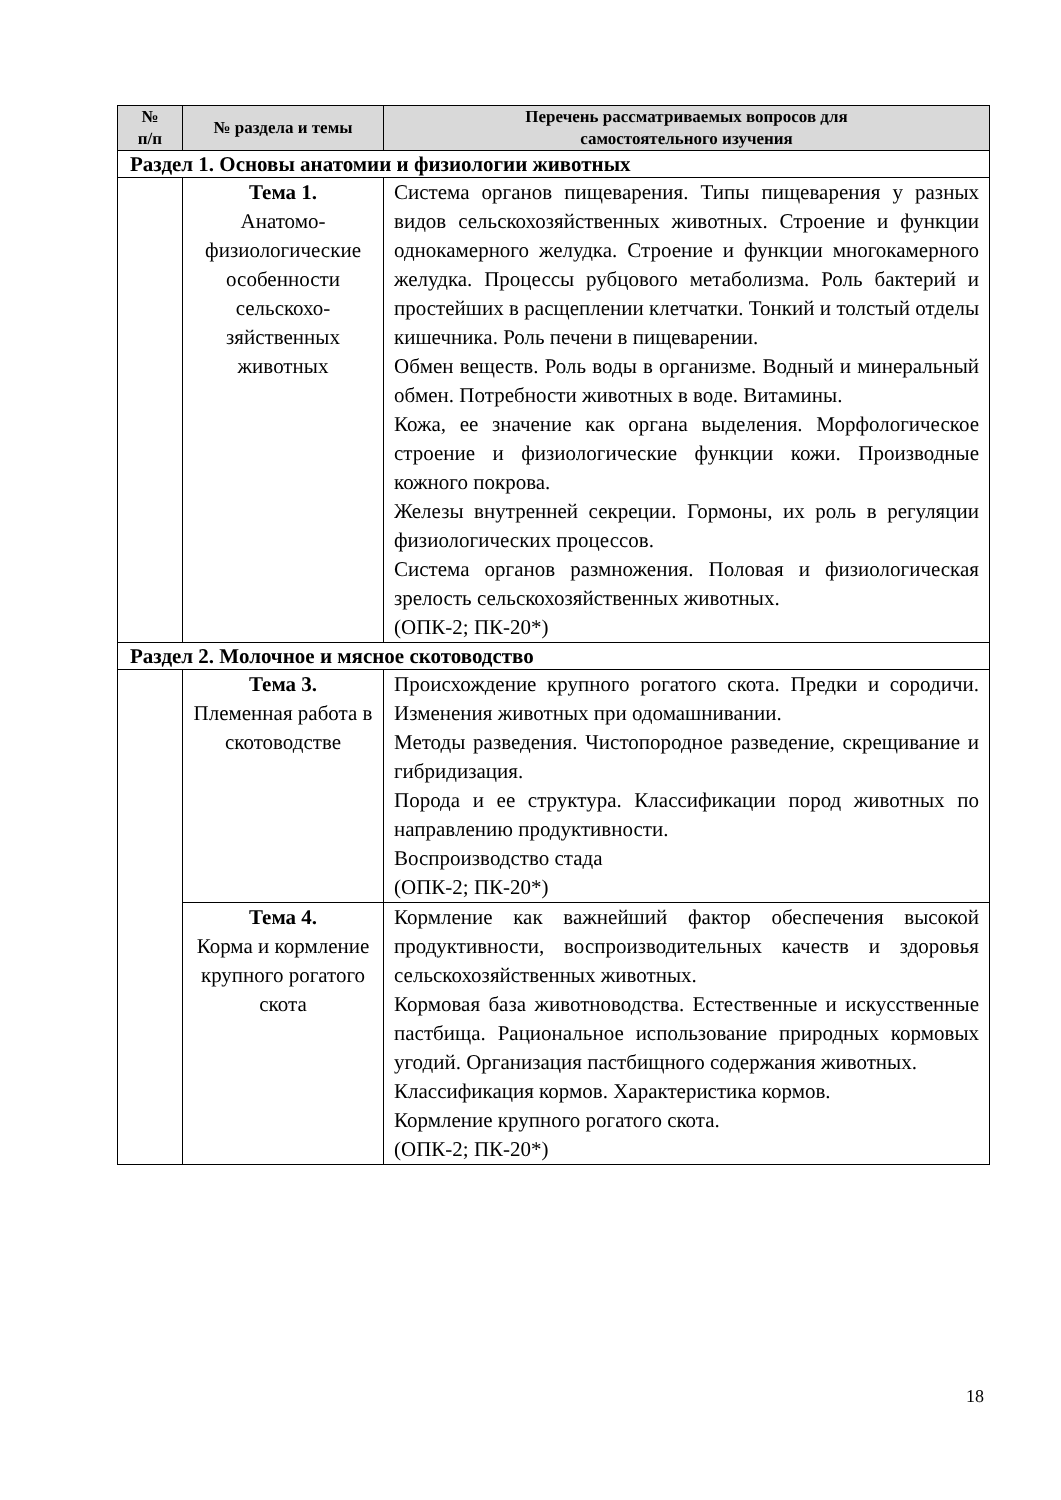| № п/п | № раздела и темы | Перечень рассматриваемых вопросов для самостоятельного изучения |
| --- | --- | --- |
| Раздел 1. Основы анатомии и физиологии животных | | |
| | Тема 1. Анатомо-физиологические особенности сельскохо-зяйственных животных | Система органов пищеварения. Типы пищеварения у разных видов сельскохозяйственных животных. Строение и функции однокамерного желудка. Строение и функции многокамерного желудка. Процессы рубцового метаболизма. Роль бактерий и простейших в расщеплении клетчатки. Тонкий и толстый отделы кишечника. Роль печени в пищеварении. Обмен веществ. Роль воды в организме. Водный и минеральный обмен. Потребности животных в воде. Витамины. Кожа, ее значение как органа выделения. Морфологическое строение и физиологические функции кожи. Производные кожного покрова. Железы внутренней секреции. Гормоны, их роль в регуляции физиологических процессов. Система органов размножения. Половая и физиологическая зрелость сельскохозяйственных животных. (ОПК-2; ПК-20*) |
| Раздел 2. Молочное и мясное скотоводство | | |
| | Тема 3. Племенная работа в скотоводстве | Происхождение крупного рогатого скота. Предки и сородичи. Изменения животных при одомашнивании. Методы разведения. Чистопородное разведение, скрещивание и гибридизация. Порода и ее структура. Классификации пород животных по направлению продуктивности. Воспроизводство стада (ОПК-2; ПК-20*) |
| | Тема 4. Корма и кормление крупного рогатого скота | Кормление как важнейший фактор обеспечения высокой продуктивности, воспроизводительных качеств и здоровья сельскохозяйственных животных. Кормовая база животноводства. Естественные и искусственные пастбища. Рациональное использование природных кормовых угодий. Организация пастбищного содержания животных. Классификация кормов. Характеристика кормов. Кормление крупного рогатого скота. (ОПК-2; ПК-20*) |
18